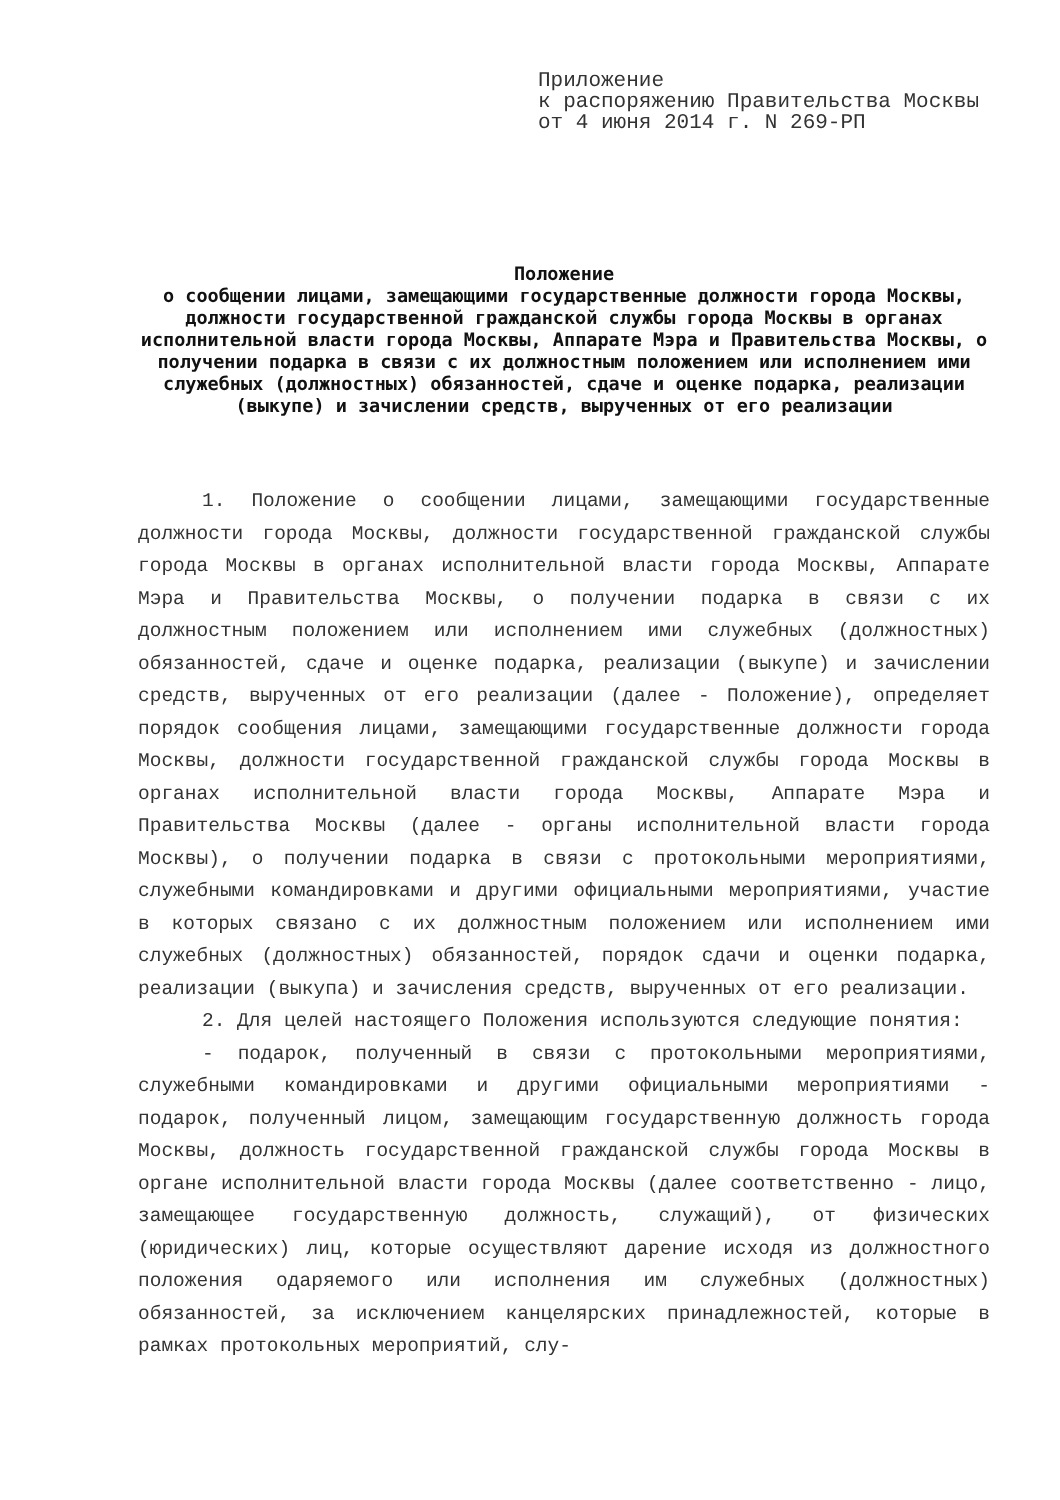Приложение
к распоряжению Правительства Москвы
от 4 июня 2014 г. N 269-РП
Положение
о сообщении лицами, замещающими государственные должности города Москвы, должности государственной гражданской службы города Москвы в органах исполнительной власти города Москвы, Аппарате Мэра и Правительства Москвы, о получении подарка в связи с их должностным положением или исполнением ими служебных (должностных) обязанностей, сдаче и оценке подарка, реализации (выкупе) и зачислении средств, вырученных от его реализации
1. Положение о сообщении лицами, замещающими государственные должности города Москвы, должности государственной гражданской службы города Москвы в органах исполнительной власти города Москвы, Аппарате Мэра и Правительства Москвы, о получении подарка в связи с их должностным положением или исполнением ими служебных (должностных) обязанностей, сдаче и оценке подарка, реализации (выкупе) и зачислении средств, вырученных от его реализации (далее - Положение), определяет порядок сообщения лицами, замещающими государственные должности города Москвы, должности государственной гражданской службы города Москвы в органах исполнительной власти города Москвы, Аппарате Мэра и Правительства Москвы (далее - органы исполнительной власти города Москвы), о получении подарка в связи с протокольными мероприятиями, служебными командировками и другими официальными мероприятиями, участие в которых связано с их должностным положением или исполнением ими служебных (должностных) обязанностей, порядок сдачи и оценки подарка, реализации (выкупа) и зачисления средств, вырученных от его реализации.
2. Для целей настоящего Положения используются следующие понятия:
- подарок, полученный в связи с протокольными мероприятиями, служебными командировками и другими официальными мероприятиями - подарок, полученный лицом, замещающим государственную должность города Москвы, должность государственной гражданской службы города Москвы в органе исполнительной власти города Москвы (далее соответственно - лицо, замещающее государственную должность, служащий), от физических (юридических) лиц, которые осуществляют дарение исходя из должностного положения одаряемого или исполнения им служебных (должностных) обязанностей, за исключением канцелярских принадлежностей, которые в рамках протокольных мероприятий, слу-